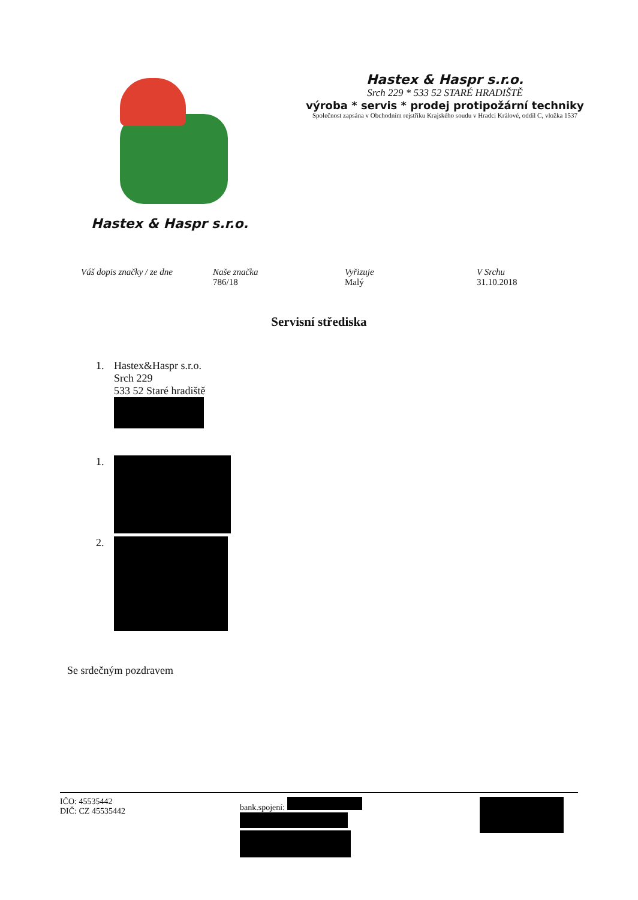Hastex & Haspr s.r.o.
Srch 229 * 533 52 STARÉ HRADIŠTĚ
výroba * servis * prodej protipožární techniky
Společnost zapsána v Obchodním rejstříku Krajského soudu v Hradci Králové, oddíl C, vložka 1537
Hastex & Haspr s.r.o.
Váš dopis značky / ze dne
Naše značka
786/18
Vyřizuje
Malý
V Srchu
31.10.2018
Servisní střediska
1. Hastex&Haspr s.r.o.
Srch 229
533 52 Staré hradiště
1.
2.
Se srdečným pozdravem
IČO: 45535442
DIČ: CZ 45535442
bank.spojení: